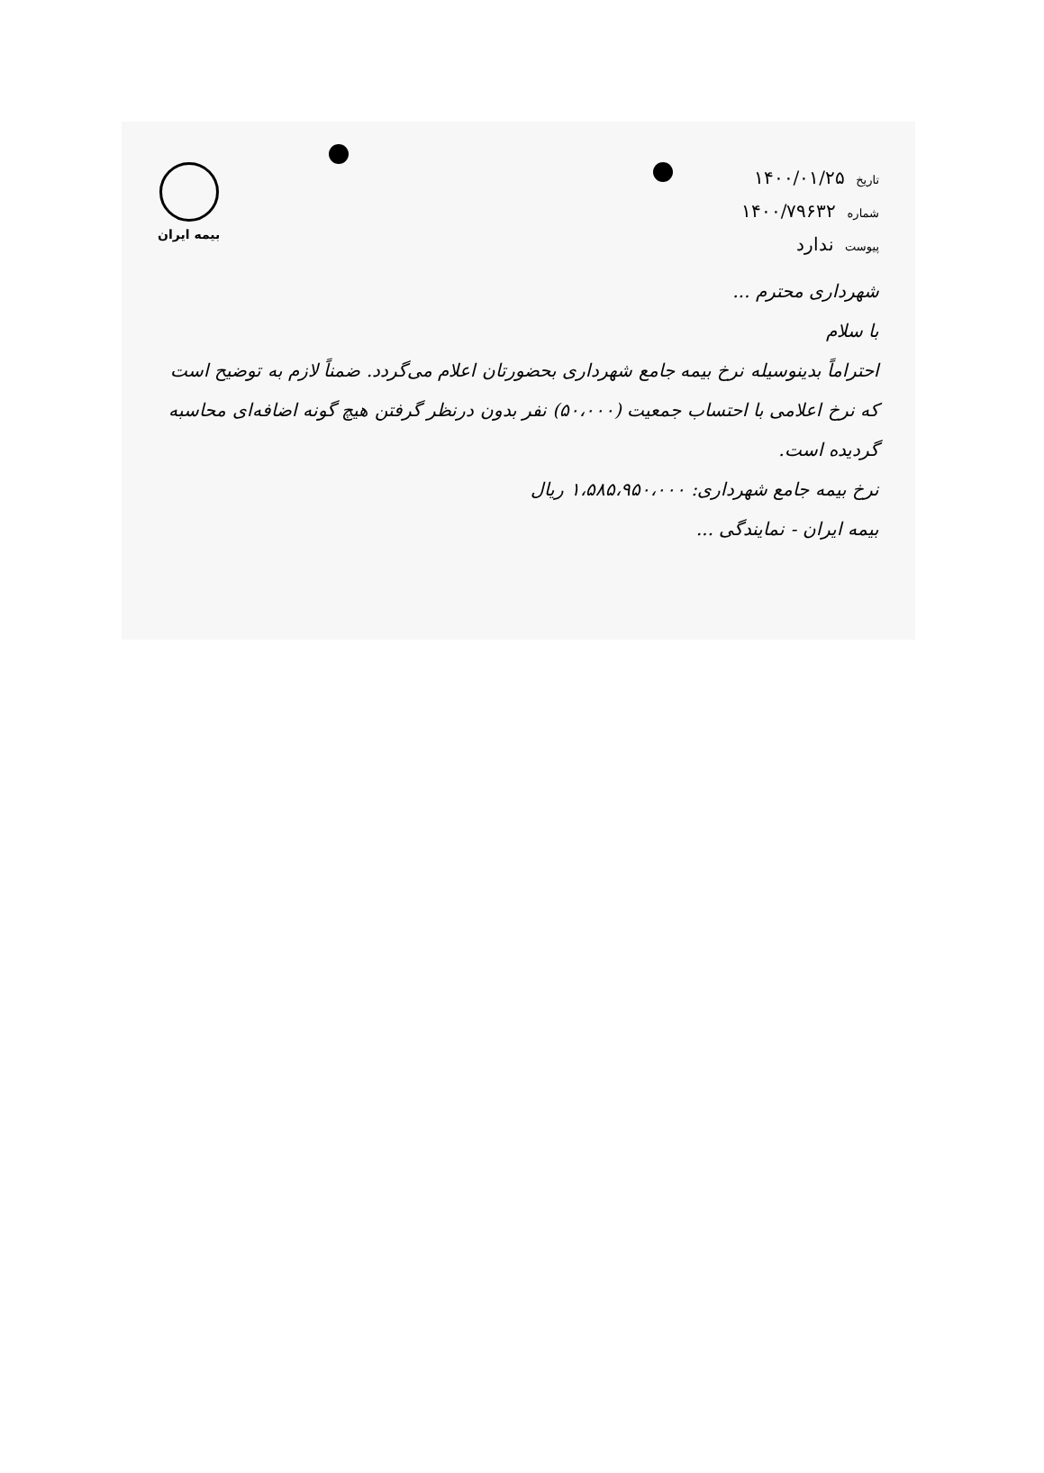تاریخ ۱۴۰۰/۰۱/۲۵
شماره ۱۴۰۰/۷۹۶۳۲
پیوست ندارد
بیمه ایران
شهرداری محترم ...
با سلام
احتراماً بدینوسیله نرخ بیمه جامع شهرداری بحضورتان اعلام می‌گردد. ضمناً لازم به توضیح است که نرخ اعلامی با احتساب جمعیت (۵۰،۰۰۰) نفر بدون درنظر گرفتن هیچ گونه اضافه‌ای محاسبه گردیده است.
نرخ بیمه جامع شهرداری: ۱،۵۸۵،۹۵۰،۰۰۰ ریال
بیمه ایران - نمایندگی ...